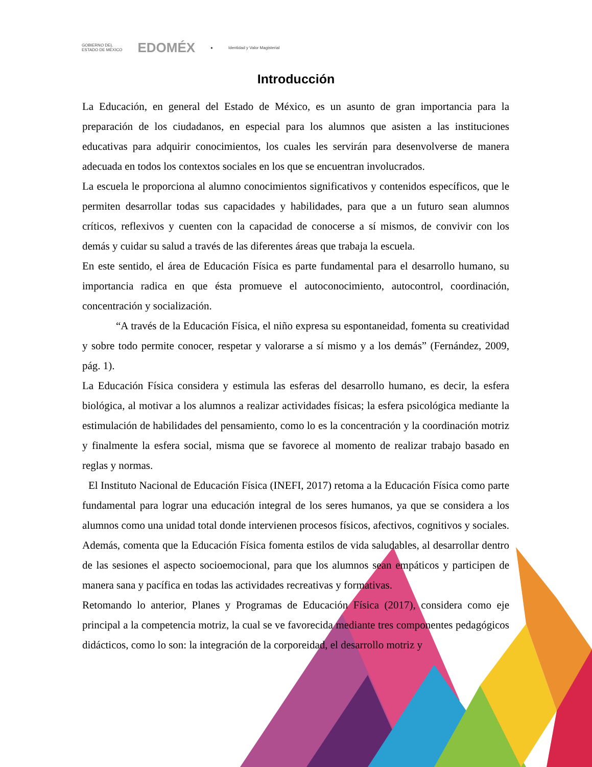GOBIERNO DEL
ESTADO DE MÉXICO EDOMÉX ● Identidad y Valor Magisterial
Introducción
La Educación, en general del Estado de México, es un asunto de gran importancia para la preparación de los ciudadanos, en especial para los alumnos que asisten a las instituciones educativas para adquirir conocimientos, los cuales les servirán para desenvolverse de manera adecuada en todos los contextos sociales en los que se encuentran involucrados.
La escuela le proporciona al alumno conocimientos significativos y contenidos específicos, que le permiten desarrollar todas sus capacidades y habilidades, para que a un futuro sean alumnos críticos, reflexivos y cuenten con la capacidad de conocerse a sí mismos, de convivir con los demás y cuidar su salud a través de las diferentes áreas que trabaja la escuela.
En este sentido, el área de Educación Física es parte fundamental para el desarrollo humano, su importancia radica en que ésta promueve el autoconocimiento, autocontrol, coordinación, concentración y socialización.
“A través de la Educación Física, el niño expresa su espontaneidad, fomenta su creatividad y sobre todo permite conocer, respetar y valorarse a sí mismo y a los demás” (Fernández, 2009, pág. 1).
La Educación Física considera y estimula las esferas del desarrollo humano, es decir, la esfera biológica, al motivar a los alumnos a realizar actividades físicas; la esfera psicológica mediante la estimulación de habilidades del pensamiento, como lo es la concentración y la coordinación motriz y finalmente la esfera social, misma que se favorece al momento de realizar trabajo basado en reglas y normas.
El Instituto Nacional de Educación Física (INEFI, 2017) retoma a la Educación Física como parte fundamental para lograr una educación integral de los seres humanos, ya que se considera a los alumnos como una unidad total donde intervienen procesos físicos, afectivos, cognitivos y sociales. Además, comenta que la Educación Física fomenta estilos de vida saludables, al desarrollar dentro de las sesiones el aspecto socioemocional, para que los alumnos sean empáticos y participen de manera sana y pacífica en todas las actividades recreativas y formativas.
Retomando lo anterior, Planes y Programas de Educación Física (2017), considera como eje principal a la competencia motriz, la cual se ve favorecida mediante tres componentes pedagógicos didácticos, como lo son: la integración de la corporeidad, el desarrollo motriz y